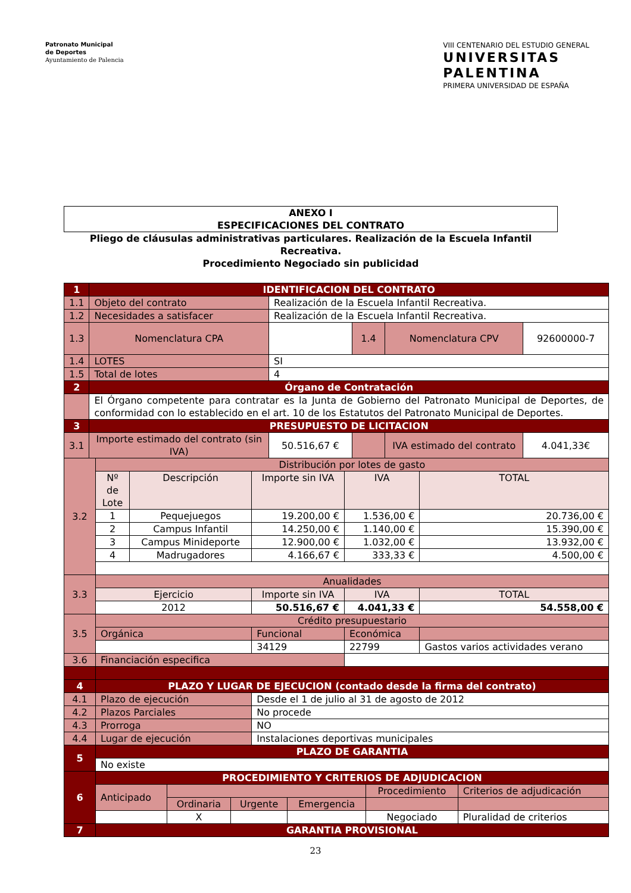Patronato Municipal
de Deportes
Ayuntamiento de Palencia
VIII CENTENARIO DEL ESTUDIO GENERAL
UNIVERSITAS
PALENTINA
PRIMERA UNIVERSIDAD DE ESPAÑA
ANEXO I
ESPECIFICACIONES DEL CONTRATO
Pliego de cláusulas administrativas particulares. Realización de la Escuela Infantil Recreativa.
Procedimiento Negociado sin publicidad
| 1 | IDENTIFICACION DEL CONTRATO | | | | |
| 1.1 | Objeto del contrato | Realización de la Escuela Infantil Recreativa. | | | |
| 1.2 | Necesidades a satisfacer | Realización de la Escuela Infantil Recreativa. | | | |
| 1.3 | Nomenclatura CPA | | 1.4 | Nomenclatura CPV | 92600000-7 |
| 1.4 | LOTES | SI | | | |
| 1.5 | Total de lotes | 4 | | | |
| 2 | Órgano de Contratación | | | | |
| | El Órgano competente para contratar es la Junta de Gobierno del Patronato Municipal de Deportes, de conformidad con lo establecido en el art. 10 de los Estatutos del Patronato Municipal de Deportes. | | | | |
| 3 | PRESUPUESTO DE LICITACION | | | | |
| 3.1 | Importe estimado del contrato (sin IVA) | 50.516,67 € | | IVA estimado del contrato | 4.041,33€ |
| 3.2 | Distribución por lotes de gasto | | | | |
| | Nº de Lote | Descripción | Importe sin IVA | IVA | TOTAL |
| | 1 | Pequejuegos | 19.200,00 € | 1.536,00 € | 20.736,00 € |
| | 2 | Campus Infantil | 14.250,00 € | 1.140,00 € | 15.390,00 € |
| | 3 | Campus Minideporte | 12.900,00 € | 1.032,00 € | 13.932,00 € |
| | 4 | Madrugadores | 4.166,67 € | 333,33 € | 4.500,00 € |
| 3.3 | Anualidades | | | | |
| | Ejercicio | | Importe sin IVA | IVA | TOTAL |
| | 2012 | | 50.516,67 € | 4.041,33 € | 54.558,00 € |
| 3.5 | Crédito presupuestario | | | | |
| | Orgánica | | Funcional | Económica | |
| | | | 34129 | 22799 | Gastos varios actividades verano |
| 3.6 | Financiación especifica | | | | |
| 4 | PLAZO Y LUGAR DE EJECUCION (contado desde la firma del contrato) | | | | |
| 4.1 | Plazo de ejecución | | Desde el 1 de julio al 31 de agosto de 2012 | | |
| 4.2 | Plazos Parciales | | No procede | | |
| 4.3 | Prorroga | | NO | | |
| 4.4 | Lugar de ejecución | | Instalaciones deportivas municipales | | |
| 5 | PLAZO DE GARANTIA | | | | |
| | No existe | | | | |
| 6 | PROCEDIMIENTO Y CRITERIOS DE ADJUDICACION | | | | | |
| | Anticipado | | | | Procedimiento | Criterios de adjudicación |
| | | Ordinaria | Urgente | Emergencia | | |
| | | X | | | Negociado | Pluralidad de criterios |
| 7 | GARANTIA PROVISIONAL | | | | | |
23